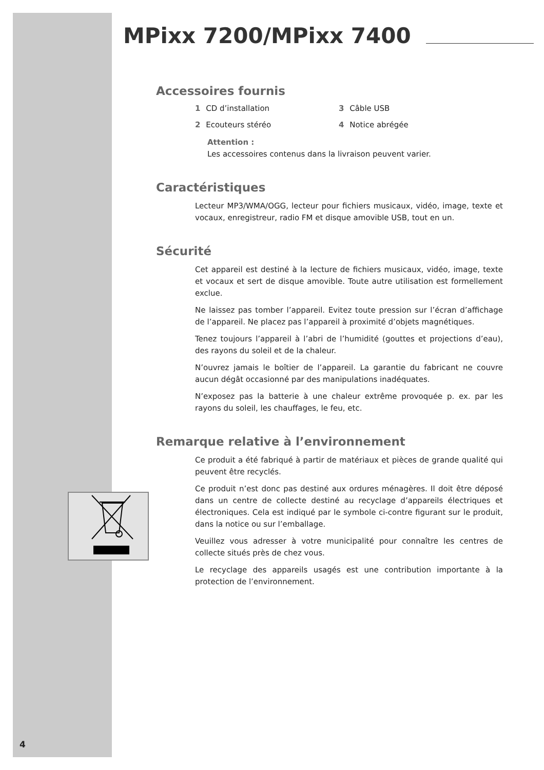MPixx 7200/MPixx 7400
Accessoires fournis
1 CD d’installation
3 Câble USB
2 Ecouteurs stéréo
4 Notice abrégée
Attention :
Les accessoires contenus dans la livraison peuvent varier.
Caractéristiques
Lecteur MP3/WMA/OGG, lecteur pour fichiers musicaux, vidéo, image, texte et vocaux, enregistreur, radio FM et disque amovible USB, tout en un.
Sécurité
Cet appareil est destiné à la lecture de fichiers musicaux, vidéo, image, texte et vocaux et sert de disque amovible. Toute autre utilisation est formellement exclue.
Ne laissez pas tomber l’appareil. Evitez toute pression sur l’écran d’affichage de l’appareil. Ne placez pas l’appareil à proximité d’objets magnétiques.
Tenez toujours l’appareil à l’abri de l’humidité (gouttes et projections d’eau), des rayons du soleil et de la chaleur.
N’ouvrez jamais le boîtier de l’appareil. La garantie du fabricant ne couvre aucun dégât occasionné par des manipulations inadéquates.
N’exposez pas la batterie à une chaleur extrême provoquée p. ex. par les rayons du soleil, les chauffages, le feu, etc.
Remarque relative à l’environnement
Ce produit a été fabriqué à partir de matériaux et pièces de grande qualité qui peuvent être recyclés.
Ce produit n’est donc pas destiné aux ordures ménagères. Il doit être déposé dans un centre de collecte destiné au recyclage d’appareils électriques et électroniques. Cela est indiqué par le symbole ci-contre figurant sur le produit, dans la notice ou sur l’emballage.
Veuillez vous adresser à votre municipalité pour connaître les centres de collecte situés près de chez vous.
Le recyclage des appareils usagés est une contribution importante à la protection de l’environnement.
4